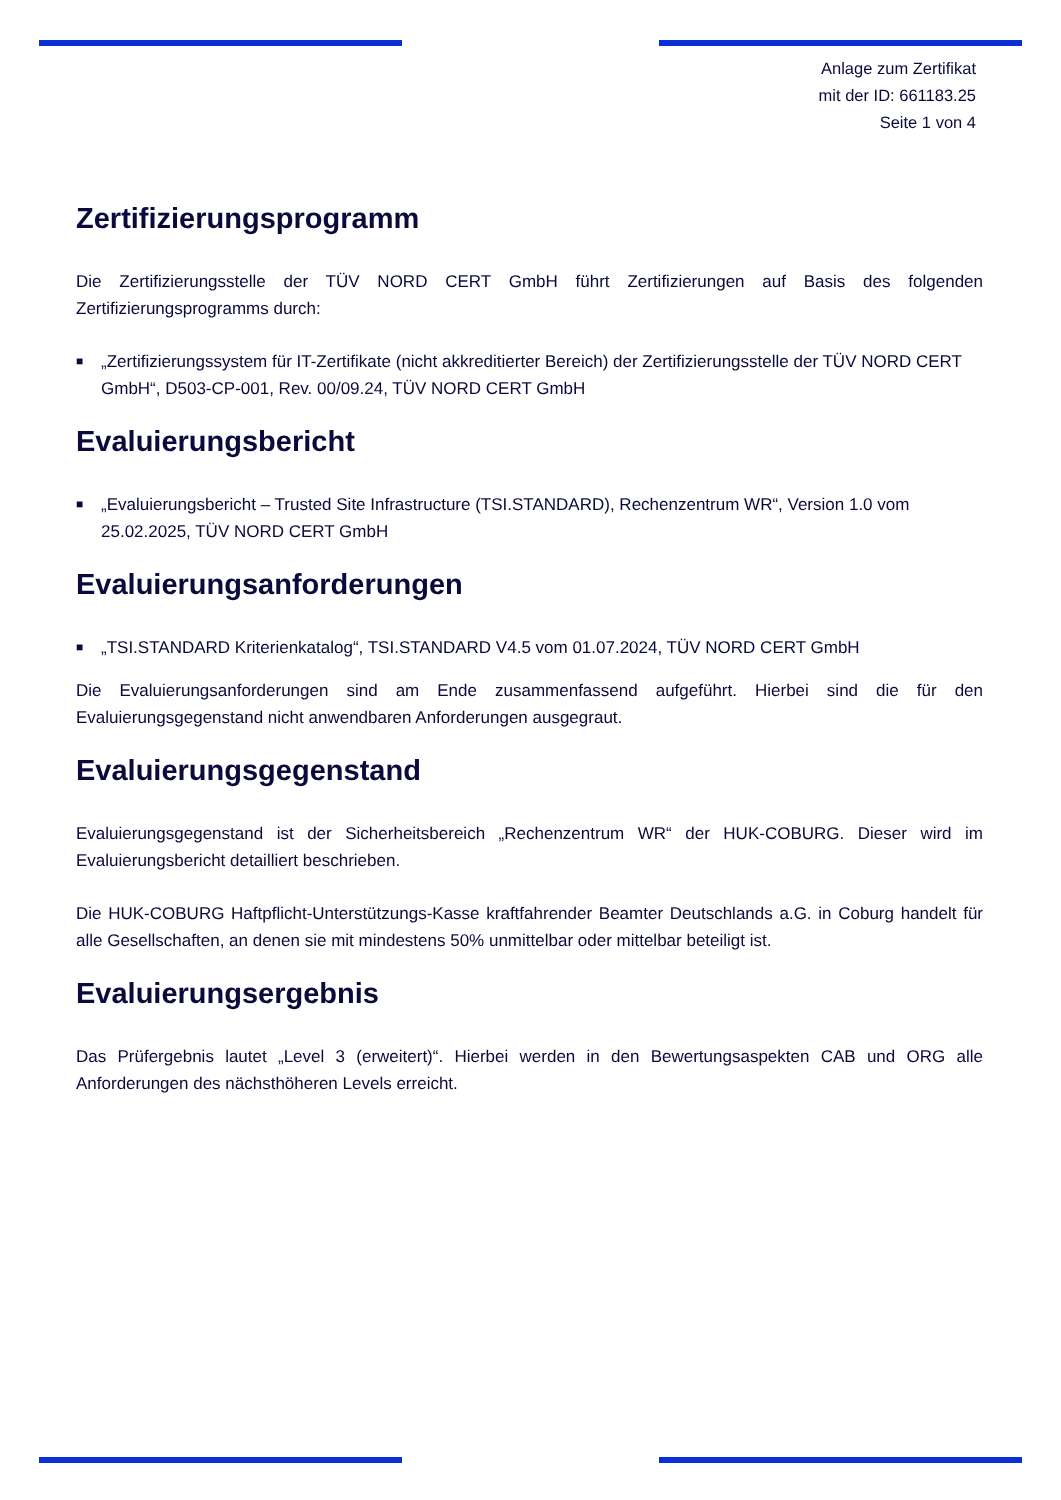Anlage zum Zertifikat
mit der ID: 661183.25
Seite 1 von 4
Zertifizierungsprogramm
Die Zertifizierungsstelle der TÜV NORD CERT GmbH führt Zertifizierungen auf Basis des folgenden Zertifizierungsprogramms durch:
■ „Zertifizierungssystem für IT-Zertifikate (nicht akkreditierter Bereich) der Zertifizierungsstelle der TÜV NORD CERT GmbH“, D503-CP-001, Rev. 00/09.24, TÜV NORD CERT GmbH
Evaluierungsbericht
■ „Evaluierungsbericht – Trusted Site Infrastructure (TSI.STANDARD), Rechenzentrum WR“, Version 1.0 vom 25.02.2025, TÜV NORD CERT GmbH
Evaluierungsanforderungen
■ „TSI.STANDARD Kriterienkatalog“, TSI.STANDARD V4.5 vom 01.07.2024, TÜV NORD CERT GmbH
Die Evaluierungsanforderungen sind am Ende zusammenfassend aufgeführt. Hierbei sind die für den Evaluierungsgegenstand nicht anwendbaren Anforderungen ausgegraut.
Evaluierungsgegenstand
Evaluierungsgegenstand ist der Sicherheitsbereich „Rechenzentrum WR“ der HUK-COBURG. Dieser wird im Evaluierungsbericht detailliert beschrieben.
Die HUK-COBURG Haftpflicht-Unterstützungs-Kasse kraftfahrender Beamter Deutschlands a.G. in Coburg handelt für alle Gesellschaften, an denen sie mit mindestens 50% unmittelbar oder mittelbar beteiligt ist.
Evaluierungsergebnis
Das Prüfergebnis lautet „Level 3 (erweitert)“. Hierbei werden in den Bewertungsaspekten CAB und ORG alle Anforderungen des nächsthöheren Levels erreicht.